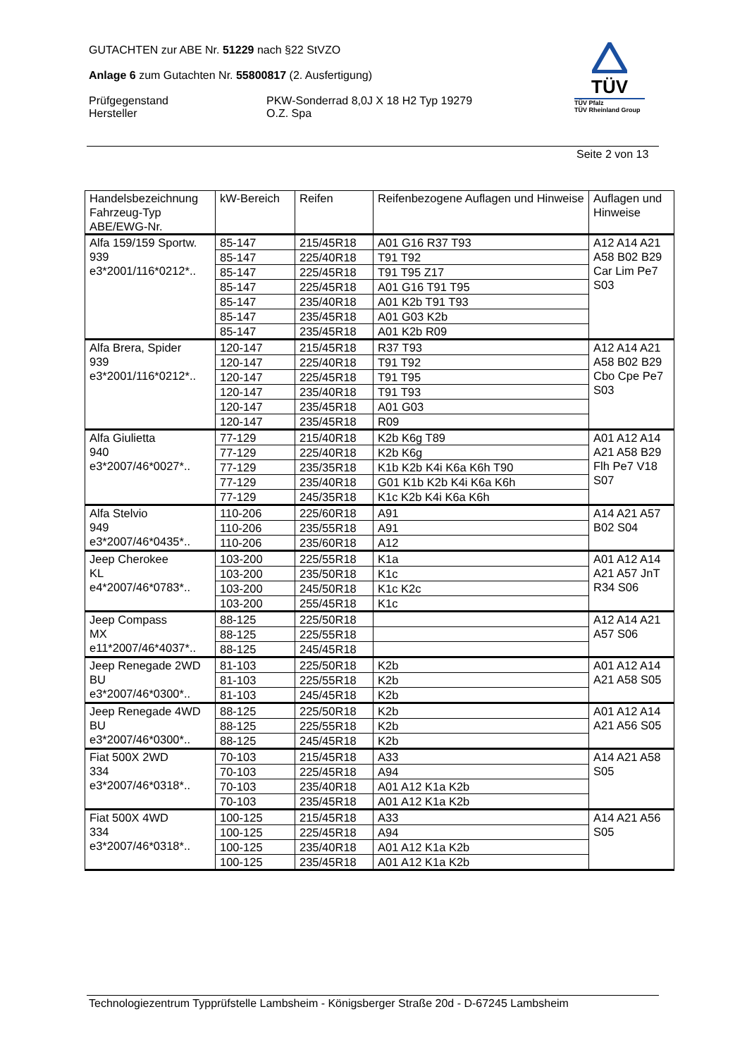GUTACHTEN zur ABE Nr. 51229 nach §22 StVZO
Anlage 6 zum Gutachten Nr. 55800817 (2. Ausfertigung)
Prüfgegenstand PKW-Sonderrad 8,0J X 18 H2 Typ 19279
Hersteller O.Z. Spa
TÜV
TÜV Pfalz
TÜV Rheinland Group
Seite 2 von 13
| Handelsbezeichnung Fahrzeug-Typ ABE/EWG-Nr. | kW-Bereich | Reifen | Reifenbezogene Auflagen und Hinweise | Auflagen und Hinweise |
| --- | --- | --- | --- | --- |
| Alfa 159/159 Sportw. 939 e3*2001/116*0212*.. | 85-147 | 215/45R18 | A01 G16 R37 T93 | A12 A14 A21 A58 B02 B29 Car Lim Pe7 S03 |
| | 85-147 | 225/40R18 | T91 T92 | |
| | 85-147 | 225/45R18 | T91 T95 Z17 | |
| | 85-147 | 225/45R18 | A01 G16 T91 T95 | |
| | 85-147 | 235/40R18 | A01 K2b T91 T93 | |
| | 85-147 | 235/45R18 | A01 G03 K2b | |
| | 85-147 | 235/45R18 | A01 K2b R09 | |
| Alfa Brera, Spider 939 e3*2001/116*0212*.. | 120-147 | 215/45R18 | R37 T93 | A12 A14 A21 A58 B02 B29 Cbo Cpe Pe7 S03 |
| | 120-147 | 225/40R18 | T91 T92 | |
| | 120-147 | 225/45R18 | T91 T95 | |
| | 120-147 | 235/40R18 | T91 T93 | |
| | 120-147 | 235/45R18 | A01 G03 | |
| | 120-147 | 235/45R18 | R09 | |
| Alfa Giulietta 940 e3*2007/46*0027*.. | 77-129 | 215/40R18 | K2b K6g T89 | A01 A12 A14 A21 A58 B29 Flh Pe7 V18 S07 |
| | 77-129 | 225/40R18 | K2b K6g | |
| | 77-129 | 235/35R18 | K1b K2b K4i K6a K6h T90 | |
| | 77-129 | 235/40R18 | G01 K1b K2b K4i K6a K6h | |
| | 77-129 | 245/35R18 | K1c K2b K4i K6a K6h | |
| Alfa Stelvio 949 e3*2007/46*0435*.. | 110-206 | 225/60R18 | A91 | A14 A21 A57 B02 S04 |
| | 110-206 | 235/55R18 | A91 | |
| | 110-206 | 235/60R18 | A12 | |
| Jeep Cherokee KL e4*2007/46*0783*.. | 103-200 | 225/55R18 | K1a | A01 A12 A14 A21 A57 JnT R34 S06 |
| | 103-200 | 235/50R18 | K1c | |
| | 103-200 | 245/50R18 | K1c K2c | |
| | 103-200 | 255/45R18 | K1c | |
| Jeep Compass MX e11*2007/46*4037*.. | 88-125 | 225/50R18 | | A12 A14 A21 A57 S06 |
| | 88-125 | 225/55R18 | | |
| | 88-125 | 245/45R18 | | |
| Jeep Renegade 2WD BU e3*2007/46*0300*.. | 81-103 | 225/50R18 | K2b | A01 A12 A14 A21 A58 S05 |
| | 81-103 | 225/55R18 | K2b | |
| | 81-103 | 245/45R18 | K2b | |
| Jeep Renegade 4WD BU e3*2007/46*0300*.. | 88-125 | 225/50R18 | K2b | A01 A12 A14 A21 A56 S05 |
| | 88-125 | 225/55R18 | K2b | |
| | 88-125 | 245/45R18 | K2b | |
| Fiat 500X 2WD 334 e3*2007/46*0318*.. | 70-103 | 215/45R18 | A33 | A14 A21 A58 S05 |
| | 70-103 | 225/45R18 | A94 | |
| | 70-103 | 235/40R18 | A01 A12 K1a K2b | |
| | 70-103 | 235/45R18 | A01 A12 K1a K2b | |
| Fiat 500X 4WD 334 e3*2007/46*0318*.. | 100-125 | 215/45R18 | A33 | A14 A21 A56 S05 |
| | 100-125 | 225/45R18 | A94 | |
| | 100-125 | 235/40R18 | A01 A12 K1a K2b | |
| | 100-125 | 235/45R18 | A01 A12 K1a K2b | |
Technologiezentrum Typprüfstelle Lambsheim - Königsberger Straße 20d - D-67245 Lambsheim